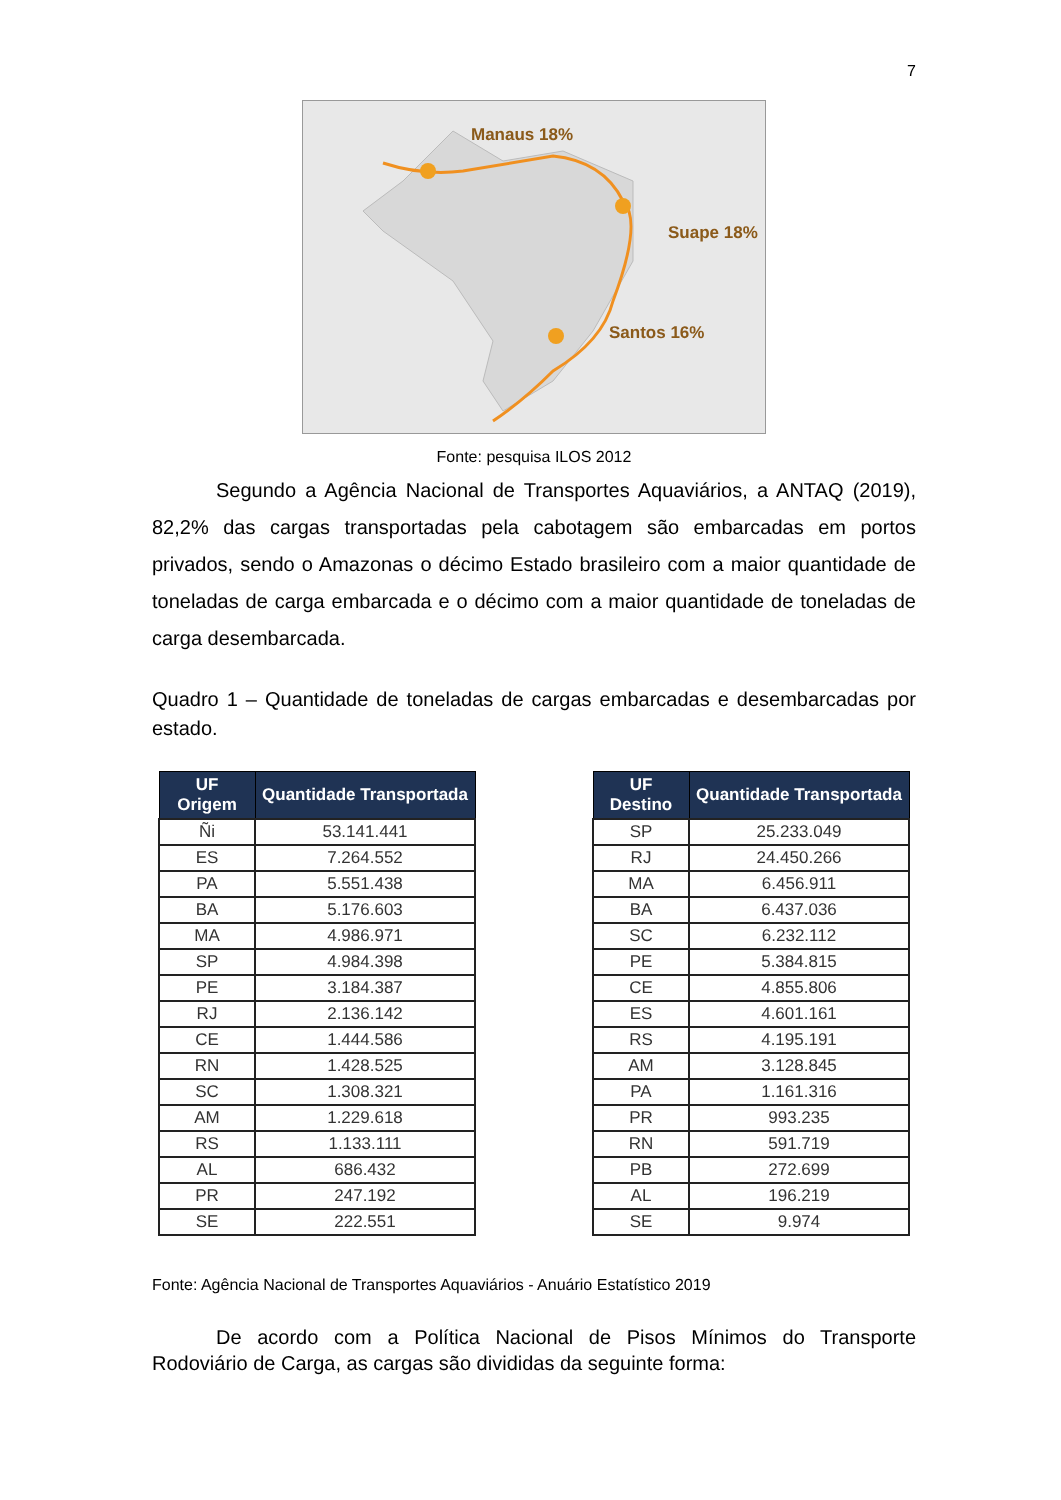7
Manaus 18%
Suape 18%
Santos 16%
Fonte: pesquisa ILOS 2012
Segundo a Agência Nacional de Transportes Aquaviários, a ANTAQ (2019), 82,2% das cargas transportadas pela cabotagem são embarcadas em portos privados, sendo o Amazonas o décimo Estado brasileiro com a maior quantidade de toneladas de carga embarcada e o décimo com a maior quantidade de toneladas de carga desembarcada.
Quadro 1 – Quantidade de toneladas de cargas embarcadas e desembarcadas por estado.
| UF Origem | Quantidade Transportada |
| --- | --- |
| Ñi | 53.141.441 |
| ES | 7.264.552 |
| PA | 5.551.438 |
| BA | 5.176.603 |
| MA | 4.986.971 |
| SP | 4.984.398 |
| PE | 3.184.387 |
| RJ | 2.136.142 |
| CE | 1.444.586 |
| RN | 1.428.525 |
| SC | 1.308.321 |
| AM | 1.229.618 |
| RS | 1.133.111 |
| AL | 686.432 |
| PR | 247.192 |
| SE | 222.551 |
| UF Destino | Quantidade Transportada |
| --- | --- |
| SP | 25.233.049 |
| RJ | 24.450.266 |
| MA | 6.456.911 |
| BA | 6.437.036 |
| SC | 6.232.112 |
| PE | 5.384.815 |
| CE | 4.855.806 |
| ES | 4.601.161 |
| RS | 4.195.191 |
| AM | 3.128.845 |
| PA | 1.161.316 |
| PR | 993.235 |
| RN | 591.719 |
| PB | 272.699 |
| AL | 196.219 |
| SE | 9.974 |
Fonte: Agência Nacional de Transportes Aquaviários - Anuário Estatístico 2019
De acordo com a Política Nacional de Pisos Mínimos do Transporte Rodoviário de Carga, as cargas são divididas da seguinte forma: